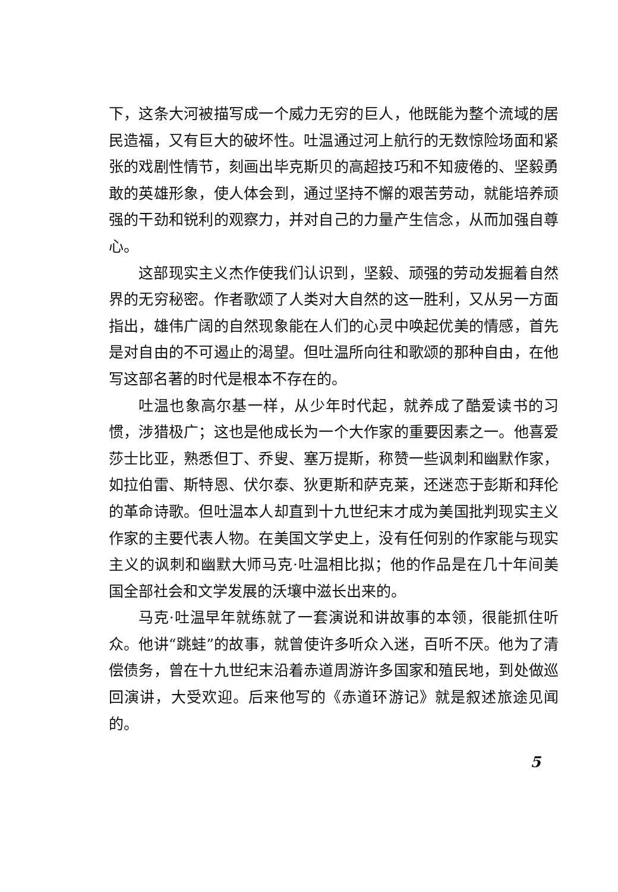下，这条大河被描写成一个威力无穷的巨人，他既能为整个流域的居民造福，又有巨大的破坏性。吐温通过河上航行的无数惊险场面和紧张的戏剧性情节，刻画出毕克斯贝的高超技巧和不知疲倦的、坚毅勇敢的英雄形象，使人体会到，通过坚持不懈的艰苦劳动，就能培养顽强的干劲和锐利的观察力，并对自己的力量产生信念，从而加强自尊心。
这部现实主义杰作使我们认识到，坚毅、顽强的劳动发掘着自然界的无穷秘密。作者歌颂了人类对大自然的这一胜利，又从另一方面指出，雄伟广阔的自然现象能在人们的心灵中唤起优美的情感，首先是对自由的不可遏止的渴望。但吐温所向往和歌颂的那种自由，在他写这部名著的时代是根本不存在的。
吐温也象高尔基一样，从少年时代起，就养成了酷爱读书的习惯，涉猎极广；这也是他成长为一个大作家的重要因素之一。他喜爱莎士比亚，熟悉但丁、乔叟、塞万提斯，称赞一些讽刺和幽默作家，如拉伯雷、斯特恩、伏尔泰、狄更斯和萨克莱，还迷恋于彭斯和拜伦的革命诗歌。但吐温本人却直到十九世纪末才成为美国批判现实主义作家的主要代表人物。在美国文学史上，没有任何别的作家能与现实主义的讽刺和幽默大师马克·吐温相比拟；他的作品是在几十年间美国全部社会和文学发展的沃壤中滋长出来的。
马克·吐温早年就练就了一套演说和讲故事的本领，很能抓住听众。他讲“跳蛙”的故事，就曾使许多听众入迷，百听不厌。他为了清偿债务，曾在十九世纪末沿着赤道周游许多国家和殖民地，到处做巡回演讲，大受欢迎。后来他写的《赤道环游记》就是叙述旅途见闻的。
5